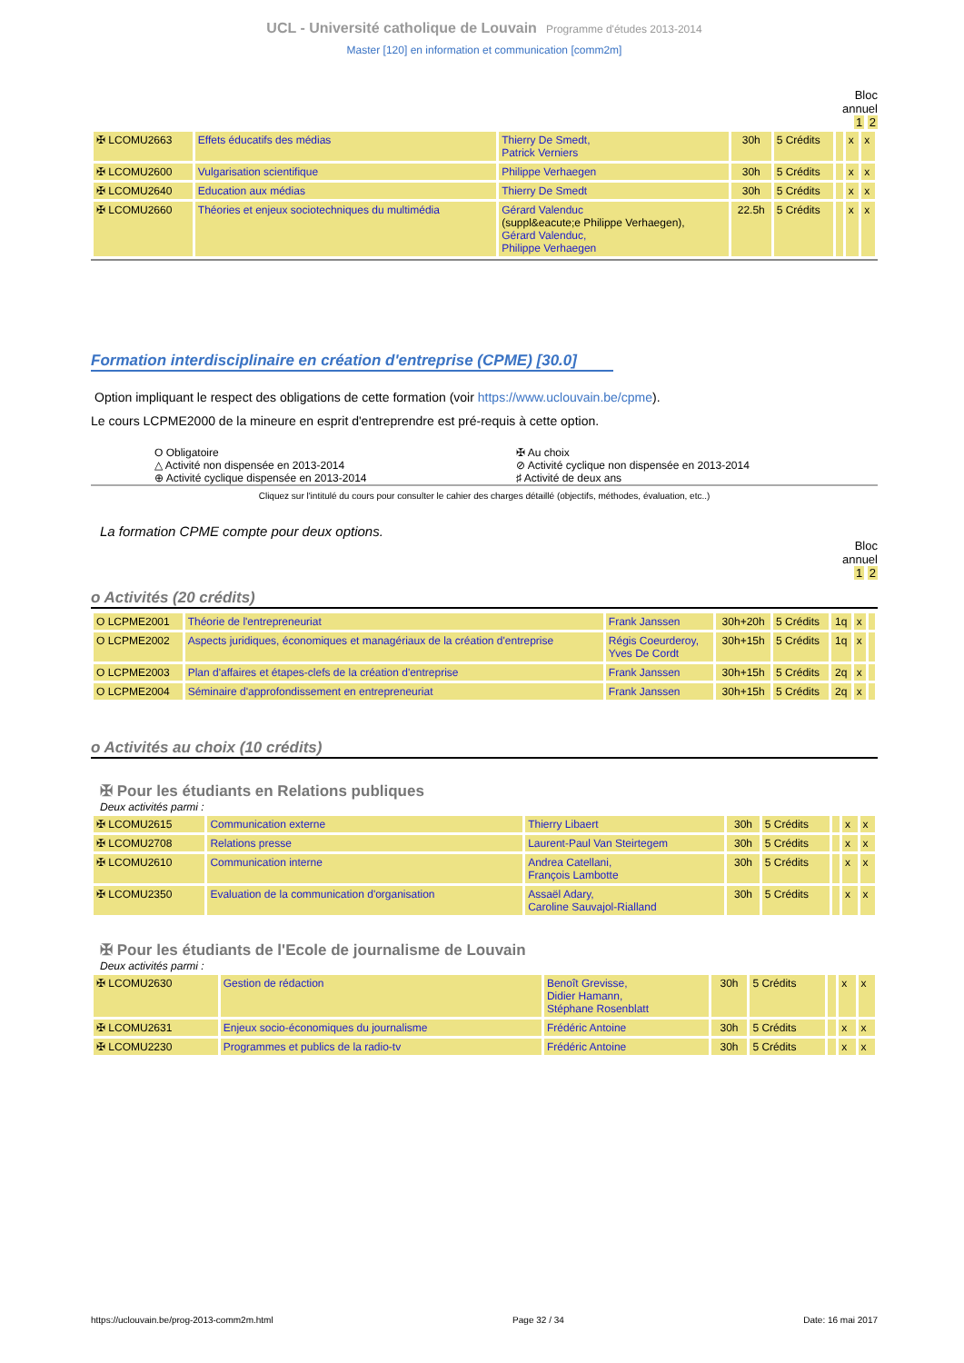UCL - Université catholique de Louvain Programme d'études 2013-2014
Master [120] en information et communication [comm2m]
Bloc
annuel
1 2
| ✠ LCOMU2663 | Effets éducatifs des médias | Thierry De Smedt, Patrick Verniers | 30h | 5 Crédits | | x | x |
| ✠ LCOMU2600 | Vulgarisation scientifique | Philippe Verhaegen | 30h | 5 Crédits | | x | x |
| ✠ LCOMU2640 | Education aux médias | Thierry De Smedt | 30h | 5 Crédits | | x | x |
| ✠ LCOMU2660 | Théories et enjeux sociotechniques du multimédia | Gérard Valenduc (suppl&eacute;e Philippe Verhaegen), Gérard Valenduc, Philippe Verhaegen | 22.5h | 5 Crédits | | x | x |
Formation interdisciplinaire en création d'entreprise (CPME) [30.0]
Option impliquant le respect des obligations de cette formation (voir https://www.uclouvain.be/cpme).
Le cours LCPME2000 de la mineure en esprit d'entreprendre est pré-requis à cette option.
O Obligatoire
✠ Au choix
△ Activité non dispensée en 2013-2014
⊘ Activité cyclique non dispensée en 2013-2014
⊕ Activité cyclique dispensée en 2013-2014
♯ Activité de deux ans
Cliquez sur l'intitulé du cours pour consulter le cahier des charges détaillé (objectifs, méthodes, évaluation, etc..)
La formation CPME compte pour deux options.
Bloc
annuel
1 2
o Activités (20 crédits)
| O LCPME2001 | Théorie de l'entrepreneuriat | Frank Janssen | 30h+20h | 5 Crédits | 1q | x | |
| O LCPME2002 | Aspects juridiques, économiques et managériaux de la création d'entreprise | Régis Coeurderoy, Yves De Cordt | 30h+15h | 5 Crédits | 1q | x | |
| O LCPME2003 | Plan d'affaires et étapes-clefs de la création d'entreprise | Frank Janssen | 30h+15h | 5 Crédits | 2q | x | |
| O LCPME2004 | Séminaire d'approfondissement en entrepreneuriat | Frank Janssen | 30h+15h | 5 Crédits | 2q | x | |
o Activités au choix (10 crédits)
✠ Pour les étudiants en Relations publiques
Deux activités parmi :
| ✠ LCOMU2615 | Communication externe | Thierry Libaert | 30h | 5 Crédits | | x | x |
| ✠ LCOMU2708 | Relations presse | Laurent-Paul Van Steirtegem | 30h | 5 Crédits | | x | x |
| ✠ LCOMU2610 | Communication interne | Andrea Catellani, François Lambotte | 30h | 5 Crédits | | x | x |
| ✠ LCOMU2350 | Evaluation de la communication d'organisation | Assaël Adary, Caroline Sauvajol-Rialland | 30h | 5 Crédits | | x | x |
✠ Pour les étudiants de l'Ecole de journalisme de Louvain
Deux activités parmi :
| ✠ LCOMU2630 | Gestion de rédaction | Benoît Grevisse, Didier Hamann, Stéphane Rosenblatt | 30h | 5 Crédits | | x | x |
| ✠ LCOMU2631 | Enjeux socio-économiques du journalisme | Frédéric Antoine | 30h | 5 Crédits | | x | x |
| ✠ LCOMU2230 | Programmes et publics de la radio-tv | Frédéric Antoine | 30h | 5 Crédits | | x | x |
https://uclouvain.be/prog-2013-comm2m.html Page 32 / 34 Date: 16 mai 2017